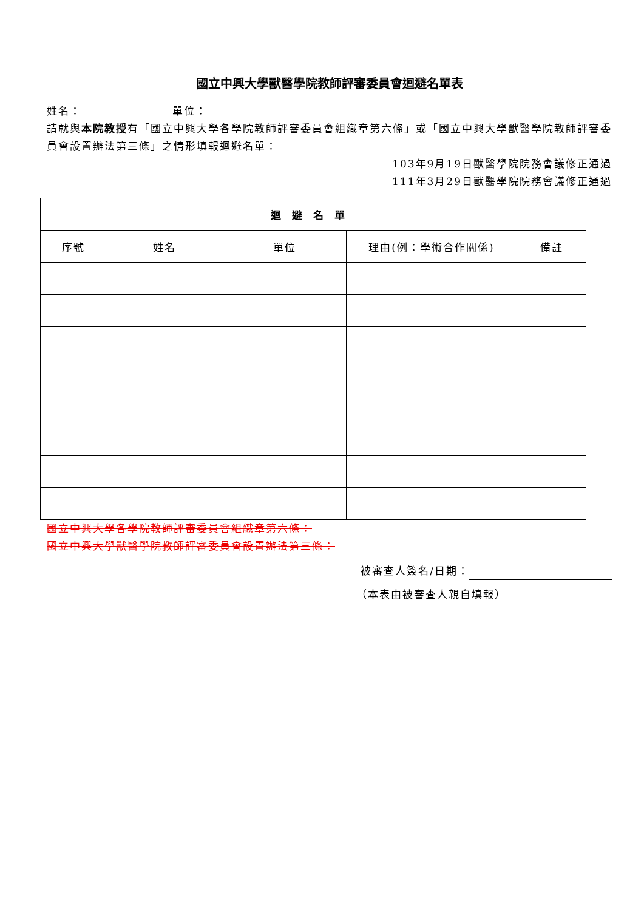國立中興大學獸醫學院教師評審委員會迴避名單表
姓名： 單位：
請就與本院教授有「國立中興大學各學院教師評審委員會組織章第六條」或「國立中興大學獸醫學院教師評審委員會設置辦法第三條」之情形填報迴避名單：
103年9月19日獸醫學院院務會議修正通過
111年3月29日獸醫學院院務會議修正通過
| 迴避名單 | | | | |
| --- | --- | --- | --- | --- |
| 序號 | 姓名 | 單位 | 理由(例：學術合作關係) | 備註 |
國立中興大學各學院教師評審委員會組織章第六條：
國立中興大學獸醫學院教師評審委員會設置辦法第三條：
被審查人簽名/日期：
（本表由被審查人親自填報）